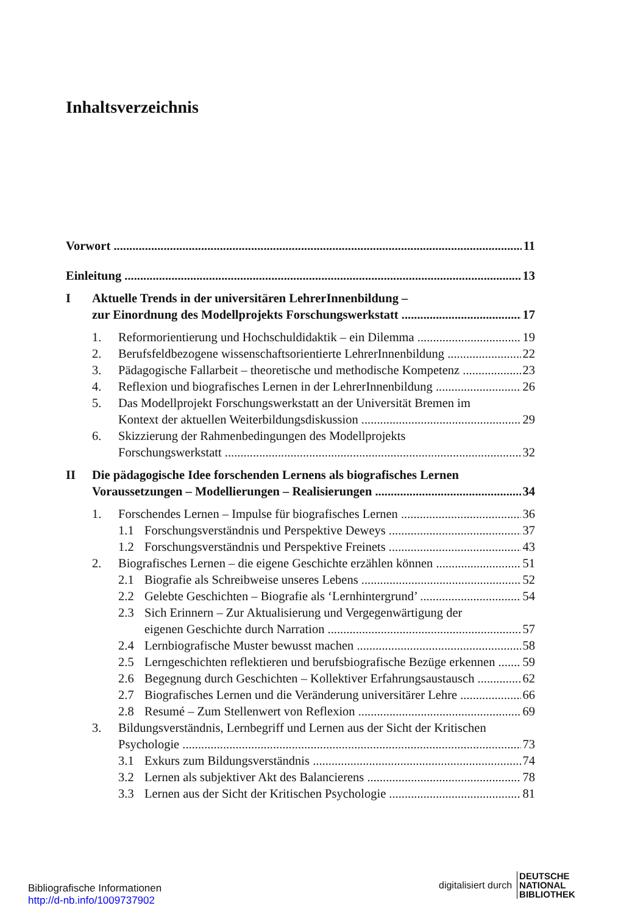Inhaltsverzeichnis
Vorwort 11
Einleitung 13
I Aktuelle Trends in der universitären LehrerInnenbildung –
zur Einordnung des Modellprojekts Forschungswerkstatt 17
1. Reformorientierung und Hochschuldidaktik – ein Dilemma 19
2. Berufsfeldbezogene wissenschaftsorientierte LehrerInnenbildung 22
3. Pädagogische Fallarbeit – theoretische und methodische Kompetenz 23
4. Reflexion und biografisches Lernen in der LehrerInnenbildung 26
5. Das Modellprojekt Forschungswerkstatt an der Universität Bremen im
Kontext der aktuellen Weiterbildungsdiskussion 29
6. Skizzierung der Rahmenbedingungen des Modellprojekts
Forschungswerkstatt 32
II Die pädagogische Idee forschenden Lernens als biografisches Lernen
Voraussetzungen – Modellierungen – Realisierungen 34
1. Forschendes Lernen – Impulse für biografisches Lernen 36
1.1 Forschungsverständnis und Perspektive Deweys 37
1.2 Forschungsverständnis und Perspektive Freinets 43
2. Biografisches Lernen – die eigene Geschichte erzählen können 51
2.1 Biografie als Schreibweise unseres Lebens 52
2.2 Gelebte Geschichten – Biografie als ‘Lernhintergrund’ 54
2.3 Sich Erinnern – Zur Aktualisierung und Vergegenwärtigung der
eigenen Geschichte durch Narration 57
2.4 Lernbiografische Muster bewusst machen 58
2.5 Lerngeschichten reflektieren und berufsbiografische Bezüge erkennen 59
2.6 Begegnung durch Geschichten – Kollektiver Erfahrungsaustausch 62
2.7 Biografisches Lernen und die Veränderung universitärer Lehre 66
2.8 Resumé – Zum Stellenwert von Reflexion 69
3. Bildungsverständnis, Lernbegriff und Lernen aus der Sicht der Kritischen
Psychologie 73
3.1 Exkurs zum Bildungsverständnis 74
3.2 Lernen als subjektiver Akt des Balancierens 78
3.3 Lernen aus der Sicht der Kritischen Psychologie 81
Bibliografische Informationen
http://d-nb.info/1009737902
digitalisiert durch DEUTSCHE
NATIONAL
BIBLIOTHEK